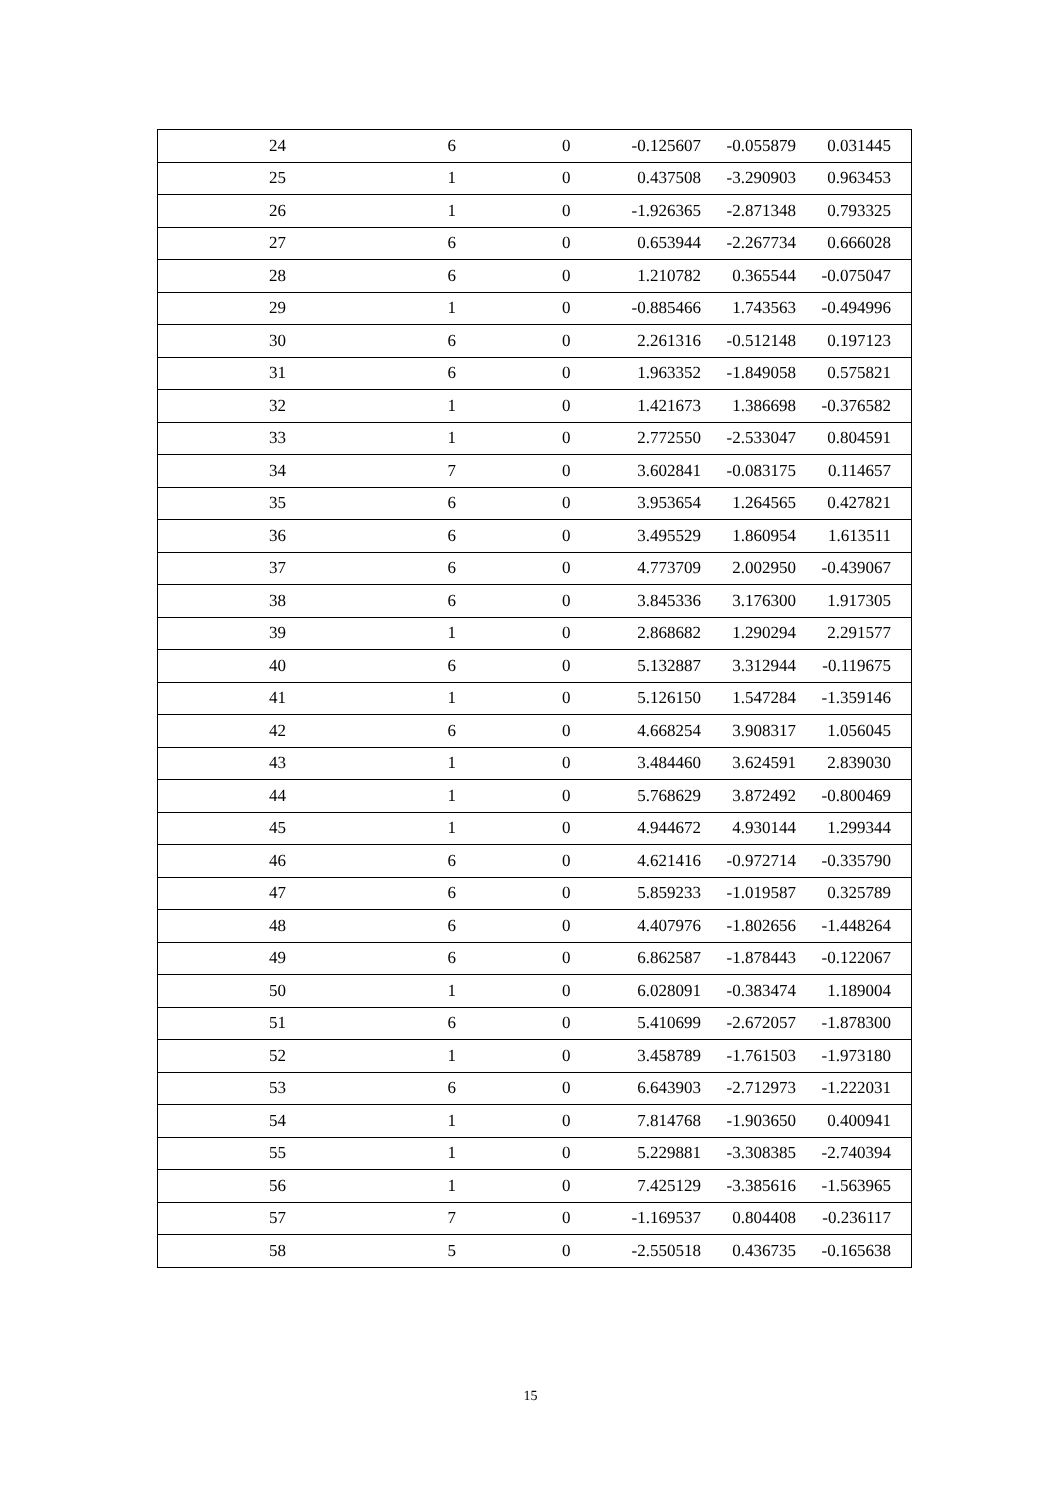| 24 | 6 | 0 | -0.125607 | -0.055879 | 0.031445 |
| 25 | 1 | 0 | 0.437508 | -3.290903 | 0.963453 |
| 26 | 1 | 0 | -1.926365 | -2.871348 | 0.793325 |
| 27 | 6 | 0 | 0.653944 | -2.267734 | 0.666028 |
| 28 | 6 | 0 | 1.210782 | 0.365544 | -0.075047 |
| 29 | 1 | 0 | -0.885466 | 1.743563 | -0.494996 |
| 30 | 6 | 0 | 2.261316 | -0.512148 | 0.197123 |
| 31 | 6 | 0 | 1.963352 | -1.849058 | 0.575821 |
| 32 | 1 | 0 | 1.421673 | 1.386698 | -0.376582 |
| 33 | 1 | 0 | 2.772550 | -2.533047 | 0.804591 |
| 34 | 7 | 0 | 3.602841 | -0.083175 | 0.114657 |
| 35 | 6 | 0 | 3.953654 | 1.264565 | 0.427821 |
| 36 | 6 | 0 | 3.495529 | 1.860954 | 1.613511 |
| 37 | 6 | 0 | 4.773709 | 2.002950 | -0.439067 |
| 38 | 6 | 0 | 3.845336 | 3.176300 | 1.917305 |
| 39 | 1 | 0 | 2.868682 | 1.290294 | 2.291577 |
| 40 | 6 | 0 | 5.132887 | 3.312944 | -0.119675 |
| 41 | 1 | 0 | 5.126150 | 1.547284 | -1.359146 |
| 42 | 6 | 0 | 4.668254 | 3.908317 | 1.056045 |
| 43 | 1 | 0 | 3.484460 | 3.624591 | 2.839030 |
| 44 | 1 | 0 | 5.768629 | 3.872492 | -0.800469 |
| 45 | 1 | 0 | 4.944672 | 4.930144 | 1.299344 |
| 46 | 6 | 0 | 4.621416 | -0.972714 | -0.335790 |
| 47 | 6 | 0 | 5.859233 | -1.019587 | 0.325789 |
| 48 | 6 | 0 | 4.407976 | -1.802656 | -1.448264 |
| 49 | 6 | 0 | 6.862587 | -1.878443 | -0.122067 |
| 50 | 1 | 0 | 6.028091 | -0.383474 | 1.189004 |
| 51 | 6 | 0 | 5.410699 | -2.672057 | -1.878300 |
| 52 | 1 | 0 | 3.458789 | -1.761503 | -1.973180 |
| 53 | 6 | 0 | 6.643903 | -2.712973 | -1.222031 |
| 54 | 1 | 0 | 7.814768 | -1.903650 | 0.400941 |
| 55 | 1 | 0 | 5.229881 | -3.308385 | -2.740394 |
| 56 | 1 | 0 | 7.425129 | -3.385616 | -1.563965 |
| 57 | 7 | 0 | -1.169537 | 0.804408 | -0.236117 |
| 58 | 5 | 0 | -2.550518 | 0.436735 | -0.165638 |
15